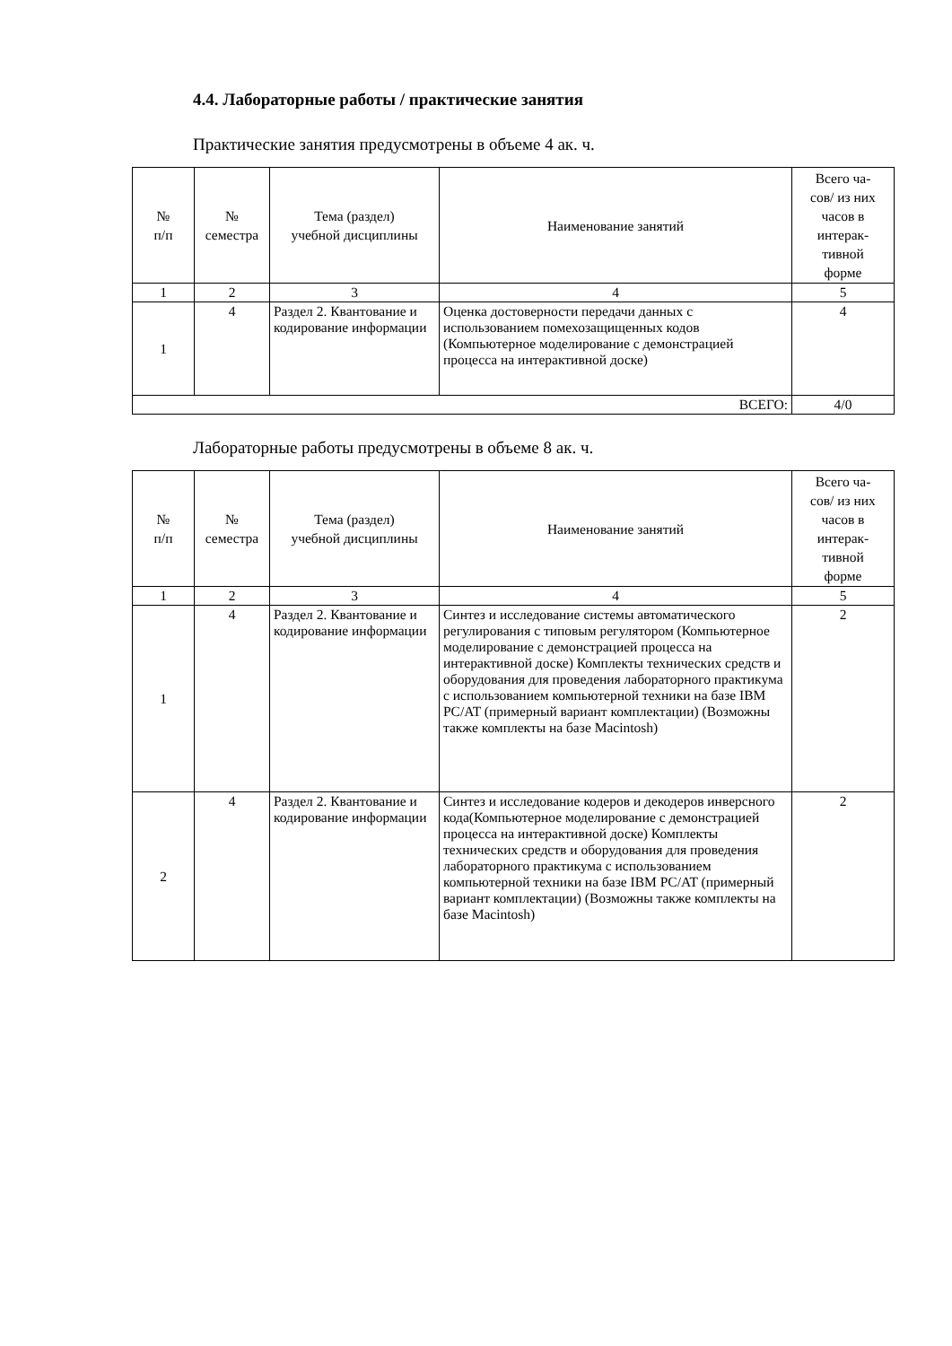4.4. Лабораторные работы / практические занятия
Практические занятия предусмотрены в объеме 4 ак. ч.
| № п/п | № семестра | Тема (раздел) учебной дисциплины | Наименование занятий | Всего ча- сов/ из них часов в интерак- тивной форме |
| --- | --- | --- | --- | --- |
| 1 | 2 | 3 | 4 | 5 |
| 1 | 4 | Раздел 2. Квантование и кодирование информации | Оценка достоверности передачи данных с использованием помехозащищенных кодов (Компьютерное моделирование с демонстрацией процесса на интерактивной доске) | 4 |
| ВСЕГО: | | | | 4/0 |
Лабораторные работы предусмотрены в объеме 8 ак. ч.
| № п/п | № семестра | Тема (раздел) учебной дисциплины | Наименование занятий | Всего ча- сов/ из них часов в интерак- тивной форме |
| --- | --- | --- | --- | --- |
| 1 | 2 | 3 | 4 | 5 |
| 1 | 4 | Раздел 2. Квантование и кодирование информации | Синтез и исследование системы автоматического регулирования с типовым регулятором (Компьютерное моделирование с демонстрацией процесса на интерактивной доске) Комплекты технических средств и оборудования для проведения лабораторного практикума с использованием компьютерной техники на базе IBM PC/AT (примерный вариант комплектации) (Возможны также комплекты на базе Macintosh) | 2 |
| 2 | 4 | Раздел 2. Квантование и кодирование информации | Синтез и исследование кодеров и декодеров инверсного кода(Компьютерное моделирование с демонстрацией процесса на интерактивной доске) Комплекты технических средств и оборудования для проведения лабораторного практикума с использованием компьютерной техники на базе IBM PC/AT (примерный вариант комплектации) (Возможны также комплекты на базе Macintosh) | 2 |